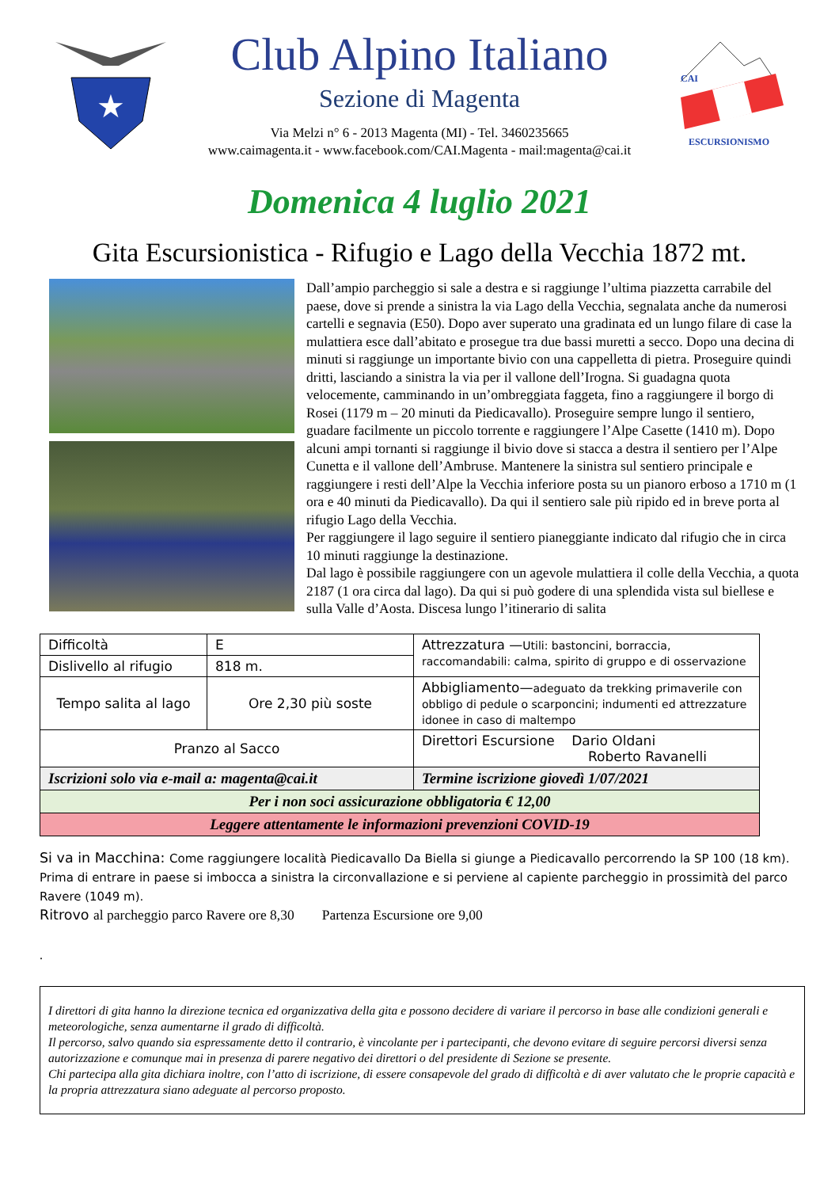★
Club Alpino Italiano
Sezione di Magenta
Via Melzi n° 6 - 2013 Magenta (MI) - Tel. 3460235665
www.caimagenta.it - www.facebook.com/CAI.Magenta - mail:magenta@cai.it
CAI
ESCURSIONISMO
Domenica 4 luglio 2021
Gita Escursionistica - Rifugio e Lago della Vecchia 1872 mt.
Dall’ampio parcheggio si sale a destra e si raggiunge l’ultima piazzetta carrabile del paese, dove si prende a sinistra la via Lago della Vecchia, segnalata anche da numerosi cartelli e segnavia (E50). Dopo aver superato una gradinata ed un lungo filare di case la mulattiera esce dall’abitato e prosegue tra due bassi muretti a secco. Dopo una decina di minuti si raggiunge un importante bivio con una cappelletta di pietra. Proseguire quindi dritti, lasciando a sinistra la via per il vallone dell’Irogna. Si guadagna quota velocemente, camminando in un’ombreggiata faggeta, fino a raggiungere il borgo di Rosei (1179 m – 20 minuti da Piedicavallo). Proseguire sempre lungo il sentiero, guadare facilmente un piccolo torrente e raggiungere l’Alpe Casette (1410 m). Dopo alcuni ampi tornanti si raggiunge il bivio dove si stacca a destra il sentiero per l’Alpe Cunetta e il vallone dell’Ambruse. Mantenere la sinistra sul sentiero principale e raggiungere i resti dell’Alpe la Vecchia inferiore posta su un pianoro erboso a 1710 m (1 ora e 40 minuti da Piedicavallo). Da qui il sentiero sale più ripido ed in breve porta al rifugio Lago della Vecchia.
Per raggiungere il lago seguire il sentiero pianeggiante indicato dal rifugio che in circa 10 minuti raggiunge la destinazione.
Dal lago è possibile raggiungere con un agevole mulattiera il colle della Vecchia, a quota 2187 (1 ora circa dal lago). Da qui si può godere di una splendida vista sul biellese e sulla Valle d’Aosta. Discesa lungo l’itinerario di salita
| Difficoltà | E | Attrezzatura — Utili: bastoncini, borraccia, raccomandabili: calma, spirito di gruppo e di osservazione |
| Dislivello al rifugio | 818 m. | |
| Tempo salita al lago | Ore 2,30 più soste | Abbigliamento— adeguato da trekking primaverile con obbligo di pedule o scarponcini; indumenti ed attrezzature idonee in caso di maltempo |
| Pranzo al Sacco | | Direttori Escursione Dario Oldani Roberto Ravanelli |
| Iscrizioni solo via e-mail a: magenta@cai.it | | Termine iscrizione giovedì 1/07/2021 |
| Per i non soci assicurazione obbligatoria € 12,00 | | |
| Leggere attentamente le informazioni prevenzioni COVID-19 | | |
Si va in Macchina: Come raggiungere località Piedicavallo Da Biella si giunge a Piedicavallo percorrendo la SP 100 (18 km). Prima di entrare in paese si imbocca a sinistra la circonvallazione e si perviene al capiente parcheggio in prossimità del parco Ravere (1049 m).
Ritrovo al parcheggio parco Ravere ore 8,30 Partenza Escursione ore 9,00
.
I direttori di gita hanno la direzione tecnica ed organizzativa della gita e possono decidere di variare il percorso in base alle condizioni generali e meteorologiche, senza aumentarne il grado di difficoltà.
Il percorso, salvo quando sia espressamente detto il contrario, è vincolante per i partecipanti, che devono evitare di seguire percorsi diversi senza autorizzazione e comunque mai in presenza di parere negativo dei direttori o del presidente di Sezione se presente.
Chi partecipa alla gita dichiara inoltre, con l’atto di iscrizione, di essere consapevole del grado di difficoltà e di aver valutato che le proprie capacità e la propria attrezzatura siano adeguate al percorso proposto.